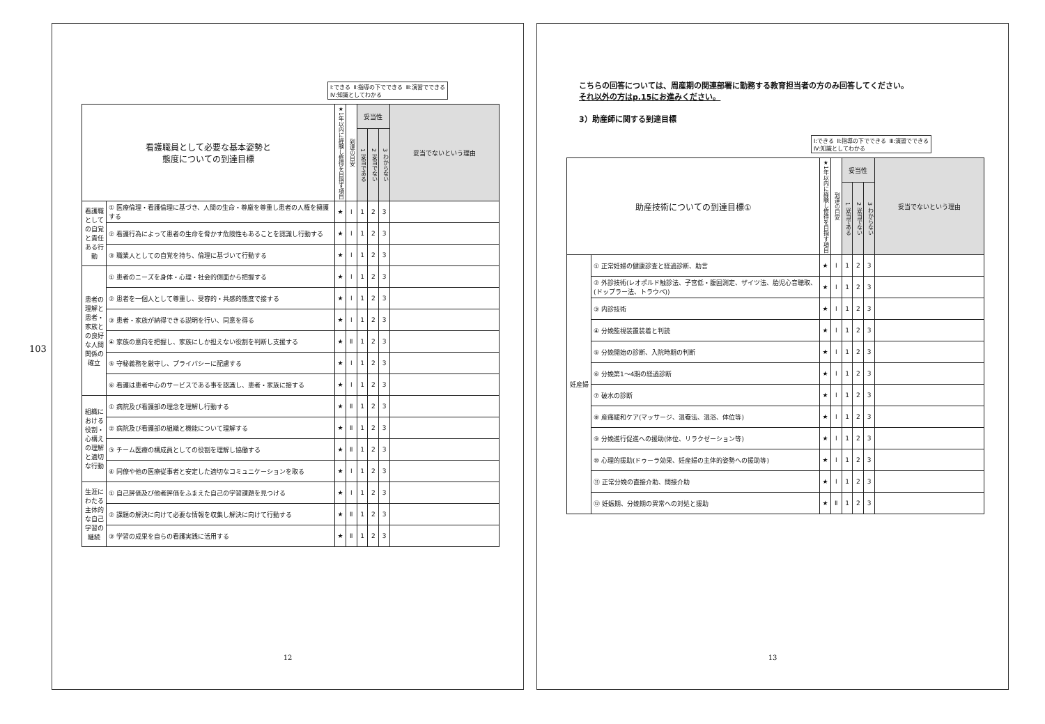103
Ⅰ:できる Ⅱ:指導の下でできる Ⅲ:演習でできる Ⅳ:知識としてわかる
| 看護職員として必要な基本姿勢と 態度についての到達目標 | | ★1年以内に経験し修得を目指す項目 | 到達の目安 | 妥当性 | | | 妥当でないという理由 |
| --- | --- | --- | --- | --- | --- | --- | --- |
| | | | | 1 妥当である | 2 妥当でない | 3 わからない | |
| 看護職としての自覚と責任ある行動 | ① 医療倫理・看護倫理に基づき、人間の生命・尊厳を尊重し患者の人権を擁護する | ★ | Ⅰ | 1 | 2 | 3 | |
| | ② 看護行為によって患者の生命を脅かす危険性もあることを認識し行動する | ★ | Ⅰ | 1 | 2 | 3 | |
| | ③ 職業人としての自覚を持ち、倫理に基づいて行動する | ★ | Ⅰ | 1 | 2 | 3 | |
| 患者の理解と患者・家族との良好な人間関係の確立 | ① 患者のニーズを身体・心理・社会的側面から把握する | ★ | Ⅰ | 1 | 2 | 3 | |
| | ② 患者を一個人として尊重し、受容的・共感的態度で接する | ★ | Ⅰ | 1 | 2 | 3 | |
| | ③ 患者・家族が納得できる説明を行い、同意を得る | ★ | Ⅰ | 1 | 2 | 3 | |
| | ④ 家族の意向を把握し、家族にしか担えない役割を判断し支援する | ★ | Ⅱ | 1 | 2 | 3 | |
| | ⑤ 守秘義務を厳守し、プライバシーに配慮する | ★ | Ⅰ | 1 | 2 | 3 | |
| | ⑥ 看護は患者中心のサービスである事を認識し、患者・家族に接する | ★ | Ⅰ | 1 | 2 | 3 | |
| 組織における役割・心構えの理解と適切な行動 | ① 病院及び看護部の理念を理解し行動する | ★ | Ⅱ | 1 | 2 | 3 | |
| | ② 病院及び看護部の組織と機能について理解する | ★ | Ⅱ | 1 | 2 | 3 | |
| | ③ チーム医療の構成員としての役割を理解し協働する | ★ | Ⅱ | 1 | 2 | 3 | |
| | ④ 同僚や他の医療従事者と安定した適切なコミュニケーションを取る | ★ | Ⅰ | 1 | 2 | 3 | |
| 生涯にわたる主体的な自己学習の継続 | ① 自己評価及び他者評価をふまえた自己の学習課題を見つける | ★ | Ⅰ | 1 | 2 | 3 | |
| | ② 課題の解決に向けて必要な情報を収集し解決に向けて行動する | ★ | Ⅱ | 1 | 2 | 3 | |
| | ③ 学習の成果を自らの看護実践に活用する | ★ | Ⅱ | 1 | 2 | 3 | |
12
こちらの回答については、周産期の関連部署に勤務する教育担当者の方のみ回答してください。
それ以外の方はp.15にお進みください。
3）助産師に関する到達目標
Ⅰ:できる Ⅱ:指導の下でできる Ⅲ:演習でできる Ⅳ:知識としてわかる
| 助産技術についての到達目標① | | ★1年以内に経験し修得を目指す項目 | 到達の目安 | 妥当性 | | | 妥当でないという理由 |
| --- | --- | --- | --- | --- | --- | --- | --- |
| | | | | 1 妥当である | 2 妥当でない | 3 わからない | |
| 妊産婦 | ① 正常妊婦の健康診査と経過診断、助言 | ★ | Ⅰ | 1 | 2 | 3 | |
| | ② 外診技術(レオポルド触診法、子宮低・腹囲測定、ザイツ法、胎児心音聴取、(ドップラー法、トラウベ)) | ★ | Ⅰ | 1 | 2 | 3 | |
| | ③ 内診技術 | ★ | Ⅰ | 1 | 2 | 3 | |
| | ④ 分娩監視装置装着と判読 | ★ | Ⅰ | 1 | 2 | 3 | |
| | ⑤ 分娩開始の診断、入院時期の判断 | ★ | Ⅰ | 1 | 2 | 3 | |
| | ⑥ 分娩第1～4期の経過診断 | ★ | Ⅰ | 1 | 2 | 3 | |
| | ⑦ 破水の診断 | ★ | Ⅰ | 1 | 2 | 3 | |
| | ⑧ 産痛緩和ケア(マッサージ、温罨法、温浴、体位等) | ★ | Ⅰ | 1 | 2 | 3 | |
| | ⑨ 分娩進行促進への援助(体位、リラクゼーション等) | ★ | Ⅰ | 1 | 2 | 3 | |
| | ⑩ 心理的援助(ドゥーラ効果、妊産婦の主体的姿勢への援助等) | ★ | Ⅰ | 1 | 2 | 3 | |
| | ⑪ 正常分娩の直接介助、間接介助 | ★ | Ⅰ | 1 | 2 | 3 | |
| | ⑫ 妊娠期、分娩期の異常への対処と援助 | ★ | Ⅱ | 1 | 2 | 3 | |
13